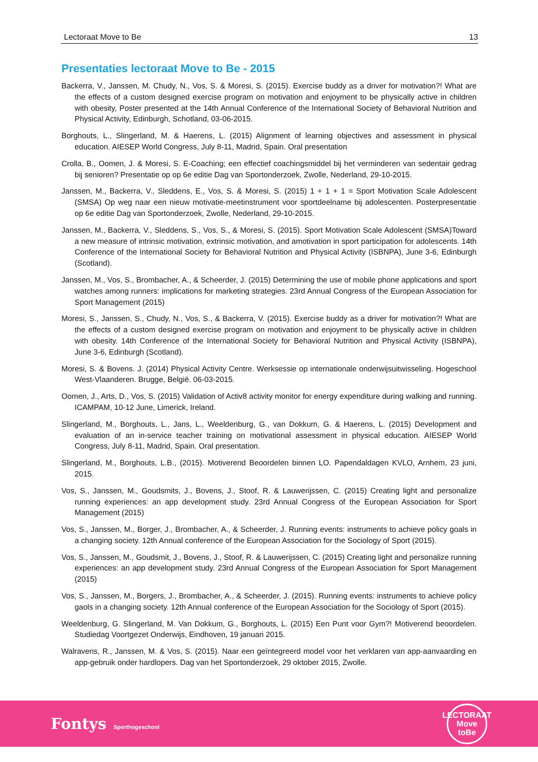Lectoraat Move to Be 13
Presentaties lectoraat Move to Be - 2015
Backerra, V., Janssen, M. Chudy, N., Vos, S. & Moresi, S. (2015). Exercise buddy as a driver for motivation?! What are the effects of a custom designed exercise program on motivation and enjoyment to be physically active in children with obesity, Poster presented at the 14th Annual Conference of the International Society of Behavioral Nutrition and Physical Activity, Edinburgh, Schotland, 03-06-2015.
Borghouts, L., Slingerland, M. & Haerens, L. (2015) Alignment of learning objectives and assessment in physical education. AIESEP World Congress, July 8-11, Madrid, Spain. Oral presentation
Crolla, B., Oomen, J. & Moresi, S. E-Coaching; een effectief coachingsmiddel bij het verminderen van sedentair gedrag bij senioren? Presentatie op op 6e editie Dag van Sportonderzoek, Zwolle, Nederland, 29-10-2015.
Janssen, M., Backerra, V., Sleddens, E., Vos, S. & Moresi, S. (2015) 1 + 1 + 1 = Sport Motivation Scale Adolescent (SMSA) Op weg naar een nieuw motivatie-meetinstrument voor sportdeelname bij adolescenten. Posterpresentatie op 6e editie Dag van Sportonderzoek, Zwolle, Nederland, 29-10-2015.
Janssen, M., Backerra, V., Sleddens, S., Vos, S., & Moresi, S. (2015). Sport Motivation Scale Adolescent (SMSA)Toward a new measure of intrinsic motivation, extrinsic motivation, and amotivation in sport participation for adolescents. 14th Conference of the International Society for Behavioral Nutrition and Physical Activity (ISBNPA), June 3-6, Edinburgh (Scotland).
Janssen, M., Vos, S., Brombacher, A., & Scheerder, J. (2015) Determining the use of mobile phone applications and sport watches among runners: implications for marketing strategies. 23rd Annual Congress of the European Association for Sport Management (2015)
Moresi, S., Janssen, S., Chudy, N., Vos, S., & Backerra, V. (2015). Exercise buddy as a driver for motivation?! What are the effects of a custom designed exercise program on motivation and enjoyment to be physically active in children with obesity. 14th Conference of the International Society for Behavioral Nutrition and Physical Activity (ISBNPA), June 3-6, Edinburgh (Scotland).
Moresi, S. & Bovens. J. (2014) Physical Activity Centre. Werksessie op internationale onderwijsuitwisseling. Hogeschool West-Vlaanderen. Brugge, België. 06-03-2015.
Oomen, J., Arts, D., Vos, S. (2015) Validation of Activ8 activity monitor for energy expenditure during walking and running. ICAMPAM, 10-12 June, Limerick, Ireland.
Slingerland, M., Borghouts, L., Jans, L., Weeldenburg, G., van Dokkum, G. & Haerens, L. (2015) Development and evaluation of an in-service teacher training on motivational assessment in physical education. AIESEP World Congress, July 8-11, Madrid, Spain. Oral presentation.
Slingerland, M., Borghouts, L.B., (2015). Motiverend Beoordelen binnen LO. Papendaldagen KVLO, Arnhem, 23 juni, 2015.
Vos, S., Janssen, M., Goudsmits, J., Bovens, J., Stoof, R. & Lauwerijssen, C. (2015) Creating light and personalize running experiences: an app development study. 23rd Annual Congress of the European Association for Sport Management (2015)
Vos, S., Janssen, M., Borger, J., Brombacher, A., & Scheerder, J. Running events: instruments to achieve policy goals in a changing society. 12th Annual conference of the European Association for the Sociology of Sport (2015).
Vos, S., Janssen, M., Goudsmit, J., Bovens, J., Stoof, R. & Lauwerijssen, C. (2015) Creating light and personalize running experiences: an app development study. 23rd Annual Congress of the European Association for Sport Management (2015)
Vos, S., Janssen, M., Borgers, J., Brombacher, A., & Scheerder, J. (2015). Running events: instruments to achieve policy gaols in a changing society. 12th Annual conference of the European Association for the Sociology of Sport (2015).
Weeldenburg, G. Slingerland, M. Van Dokkum, G., Borghouts, L. (2015) Een Punt voor Gym?! Motiverend beoordelen. Studiedag Voortgezet Onderwijs, Eindhoven, 19 januari 2015.
Walravens, R., Janssen, M. & Vos, S. (2015). Naar een geïntegreerd model voor het verklaren van app-aanvaarding en app-gebruik onder hardlopers. Dag van het Sportonderzoek, 29 oktober 2015, Zwolle.
Fontys Sporthogeschool
LECTORAAT
Move
toBe